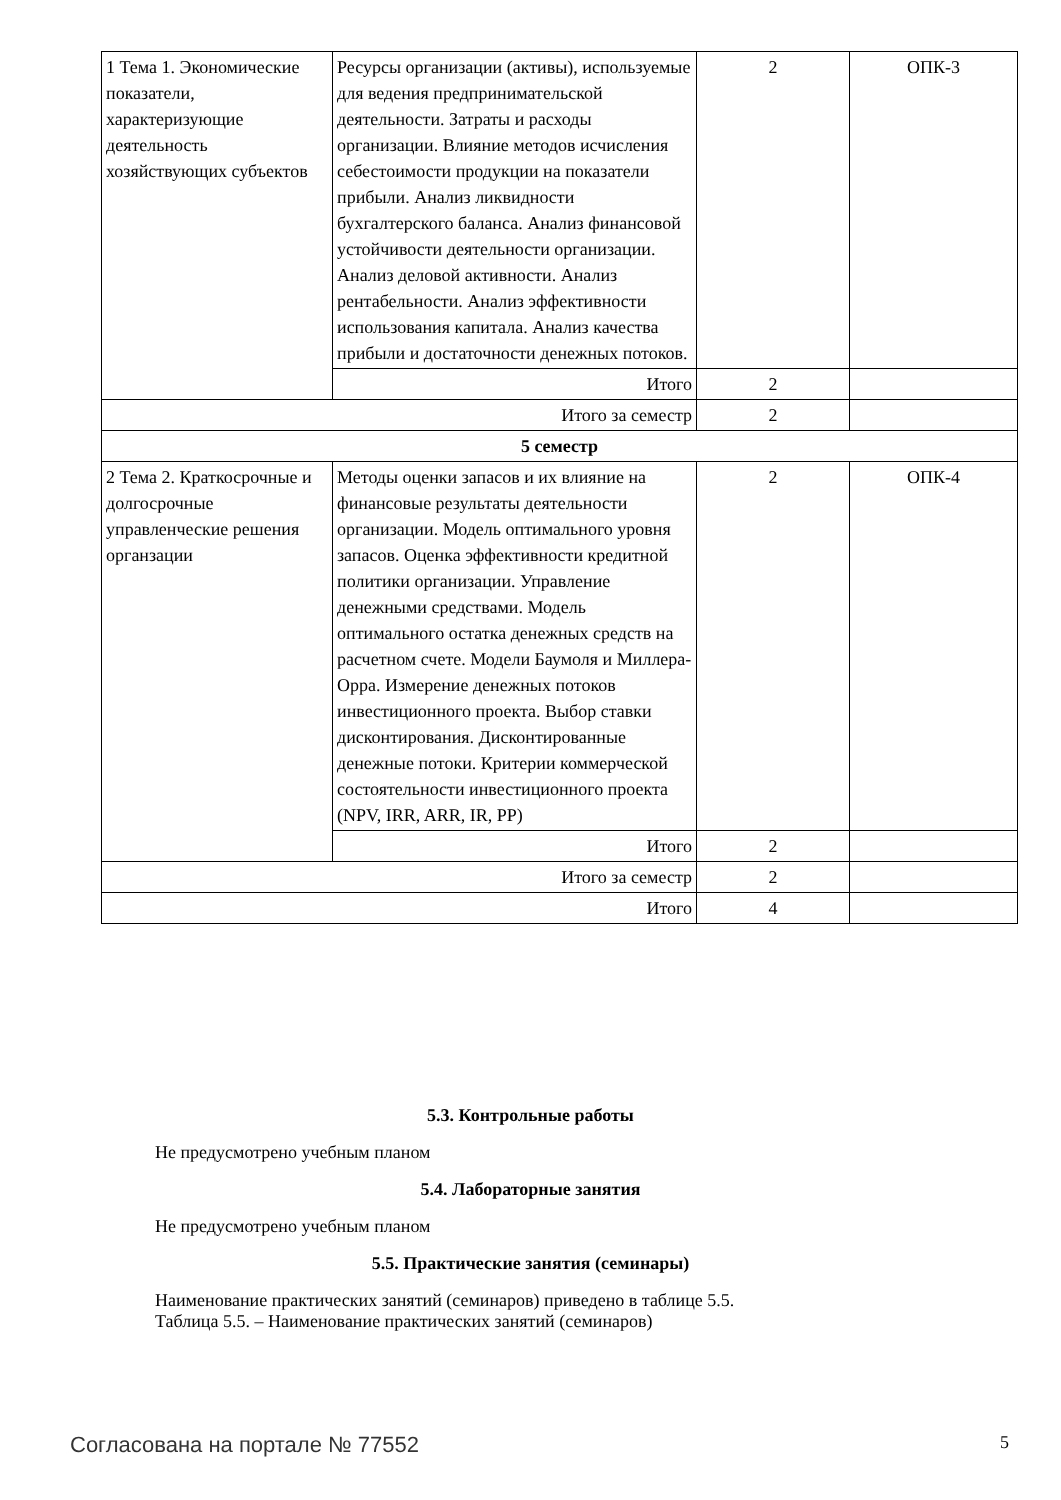| 1 Тема 1. Экономические показатели, характеризующие деятельность хозяйствующих субъектов | Ресурсы организации (активы), используемые для ведения предпринимательской деятельности. Затраты и расходы организации. Влияние методов исчисления себестоимости продукции на показатели прибыли. Анализ ликвидности бухгалтерского баланса. Анализ финансовой устойчивости деятельности организации. Анализ деловой активности. Анализ рентабельности. Анализ эффективности использования капитала. Анализ качества прибыли и достаточности денежных потоков. | 2 | ОПК-3 |
| | Итого | 2 | |
| Итого за семестр | | 2 | |
| 5 семестр | | | |
| 2 Тема 2. Краткосрочные и долгосрочные управленческие решения органзации | Методы оценки запасов и их влияние на финансовые результаты деятельности организации. Модель оптимального уровня запасов. Оценка эффективности кредитной политики организации. Управление денежными средствами. Модель оптимального остатка денежных средств на расчетном счете. Модели Баумоля и Миллера-Орра. Измерение денежных потоков инвестиционного проекта. Выбор ставки дисконтирования. Дисконтированные денежные потоки. Критерии коммерческой состоятельности инвестиционного проекта (NPV, IRR, ARR, IR, PP) | 2 | ОПК-4 |
| | Итого | 2 | |
| Итого за семестр | | 2 | |
| Итого | | 4 | |
5.3. Контрольные работы
Не предусмотрено учебным планом
5.4. Лабораторные занятия
Не предусмотрено учебным планом
5.5. Практические занятия (семинары)
Наименование практических занятий (семинаров) приведено в таблице 5.5.
Таблица 5.5. – Наименование практических занятий (семинаров)
Согласована на портале № 77552 5